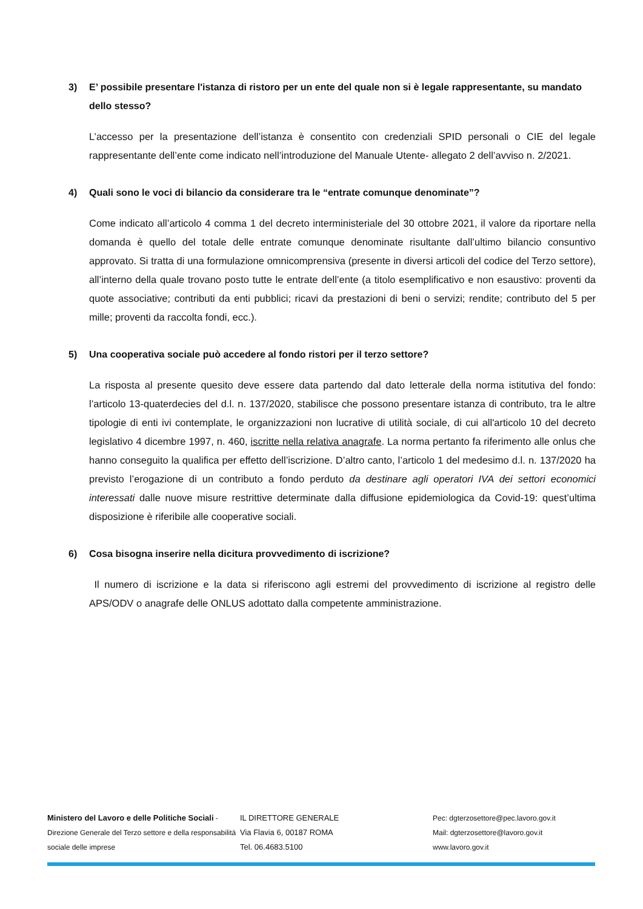3) E’ possibile presentare l'istanza di ristoro per un ente del quale non si è legale rappresentante, su mandato dello stesso?
L’accesso per la presentazione dell’istanza è consentito con credenziali SPID personali o CIE del legale rappresentante dell’ente come indicato nell’introduzione del Manuale Utente- allegato 2 dell’avviso n. 2/2021.
4) Quali sono le voci di bilancio da considerare tra le “entrate comunque denominate”?
Come indicato all’articolo 4 comma 1 del decreto interministeriale del 30 ottobre 2021, il valore da riportare nella domanda è quello del totale delle entrate comunque denominate risultante dall’ultimo bilancio consuntivo approvato. Si tratta di una formulazione omnicomprensiva (presente in diversi articoli del codice del Terzo settore), all’interno della quale trovano posto tutte le entrate dell’ente (a titolo esemplificativo e non esaustivo: proventi da quote associative; contributi da enti pubblici; ricavi da prestazioni di beni o servizi; rendite; contributo del 5 per mille; proventi da raccolta fondi, ecc.).
5) Una cooperativa sociale può accedere al fondo ristori per il terzo settore?
La risposta al presente quesito deve essere data partendo dal dato letterale della norma istitutiva del fondo: l’articolo 13-quaterdecies del d.l. n. 137/2020, stabilisce che possono presentare istanza di contributo, tra le altre tipologie di enti ivi contemplate, le organizzazioni non lucrative di utilità sociale, di cui all'articolo 10 del decreto legislativo 4 dicembre 1997, n. 460, iscritte nella relativa anagrafe. La norma pertanto fa riferimento alle onlus che hanno conseguito la qualifica per effetto dell’iscrizione. D’altro canto, l’articolo 1 del medesimo d.l. n. 137/2020 ha previsto l’erogazione di un contributo a fondo perduto da destinare agli operatori IVA dei settori economici interessati dalle nuove misure restrittive determinate dalla diffusione epidemiologica da Covid-19: quest’ultima disposizione è riferibile alle cooperative sociali.
6) Cosa bisogna inserire nella dicitura provvedimento di iscrizione?
Il numero di iscrizione e la data si riferiscono agli estremi del provvedimento di iscrizione al registro delle APS/ODV o anagrafe delle ONLUS adottato dalla competente amministrazione.
Ministero del Lavoro e delle Politiche Sociali - Direzione Generale del Terzo settore e della responsabilità sociale delle imprese
IL DIRETTORE GENERALE
Via Flavia 6, 00187 ROMA
Tel. 06.4683.5100
Pec: dgterzosettore@pec.lavoro.gov.it
Mail: dgterzosettore@lavoro.gov.it
www.lavoro.gov.it